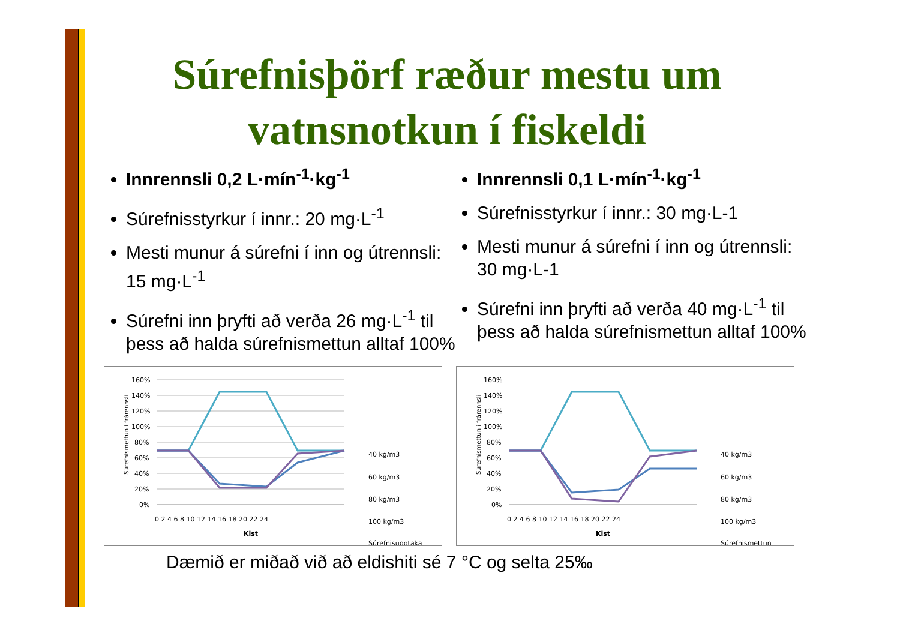Súrefnisþörf ræður mestu um vatnsnotkun í fiskeldi
Innrennsli 0,2 L·mín<sup>-1</sup>·kg<sup>-1</sup>
Súrefnisstyrkur í innr.: 20 mg·L<sup>-1</sup>
Mesti munur á súrefni í inn og útrennsli: 15 mg·L<sup>-1</sup>
Súrefni inn þryfti að verða 26 mg·L<sup>-1</sup> til þess að halda súrefnismettun alltaf 100%
Innrennsli 0,1 L·mín<sup>-1</sup>·kg<sup>-1</sup>
Súrefnisstyrkur í innr.: 30 mg·L-1
Mesti munur á súrefni í inn og útrennsli: 30 mg·L-1
Súrefni inn þryfti að verða 40 mg·L<sup>-1</sup> til þess að halda súrefnismettun alltaf 100%
Súrefnismettun í frárennsli
160%
140%
120%
100%
80%
60%
40%
20%
0%
0 2 4 6 8 10 12 14 16 18 20 22 24
Klst
40 kg/m3
60 kg/m3
80 kg/m3
100 kg/m3
Súrefnisupptaka
Súrefnismettun í frárennsli
160%
140%
120%
100%
80%
60%
40%
20%
0%
0 2 4 6 8 10 12 14 16 18 20 22 24
Klst
40 kg/m3
60 kg/m3
80 kg/m3
100 kg/m3
Súrefnismettun
Dæmið er miðað við að eldishiti sé 7 °C og selta 25‰